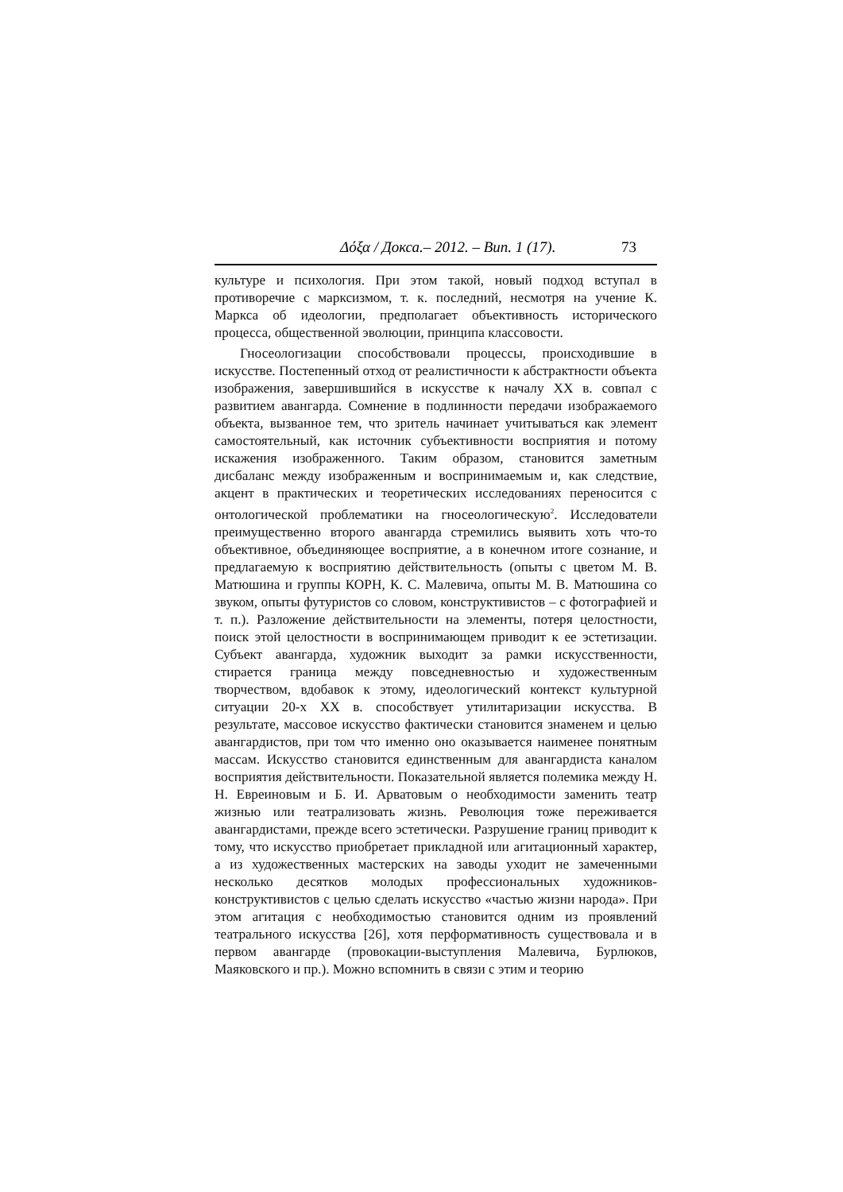Δόξα / Докса.– 2012. – Вип. 1 (17). 73
культуре и психология. При этом такой, новый подход вступал в противоречие с марксизмом, т. к. последний, несмотря на учение К. Маркса об идеологии, предполагает объективность исторического процесса, общественной эволюции, принципа классовости.
Гносеологизации способствовали процессы, происходившие в искусстве. Постепенный отход от реалистичности к абстрактности объекта изображения, завершившийся в искусстве к началу XX в. совпал с развитием авангарда. Сомнение в подлинности передачи изображаемого объекта, вызванное тем, что зритель начинает учитываться как элемент самостоятельный, как источник субъективности восприятия и потому искажения изображенного. Таким образом, становится заметным дисбаланс между изображенным и воспринимаемым и, как следствие, акцент в практических и теоретических исследованиях переносится с онтологической проблематики на гносеологическую<sup>2</sup>. Исследователи преимущественно второго авангарда стремились выявить хоть что-то объективное, объединяющее восприятие, а в конечном итоге сознание, и предлагаемую к восприятию действительность (опыты с цветом М. В. Матюшина и группы КОРН, К. С. Малевича, опыты М. В. Матюшина со звуком, опыты футуристов со словом, конструктивистов – с фотографией и т. п.). Разложение действительности на элементы, потеря целостности, поиск этой целостности в воспринимающем приводит к ее эстетизации. Субъект авангарда, художник выходит за рамки искусственности, стирается граница между повседневностью и художественным творчеством, вдобавок к этому, идеологический контекст культурной ситуации 20-х XX в. способствует утилитаризации искусства. В результате, массовое искусство фактически становится знаменем и целью авангардистов, при том что именно оно оказывается наименее понятным массам. Искусство становится единственным для авангардиста каналом восприятия действительности. Показательной является полемика между Н. Н. Евреиновым и Б. И. Арватовым о необходимости заменить театр жизнью или театрализовать жизнь. Революция тоже переживается авангардистами, прежде всего эстетически. Разрушение границ приводит к тому, что искусство приобретает прикладной или агитационный характер, а из художественных мастерских на заводы уходит не замеченными несколько десятков молодых профессиональных художников-конструктивистов с целью сделать искусство «частью жизни народа». При этом агитация с необходимостью становится одним из проявлений театрального искусства [26], хотя перформативность существовала и в первом авангарде (провокации-выступления Малевича, Бурлюков, Маяковского и пр.). Можно вспомнить в связи с этим и теорию